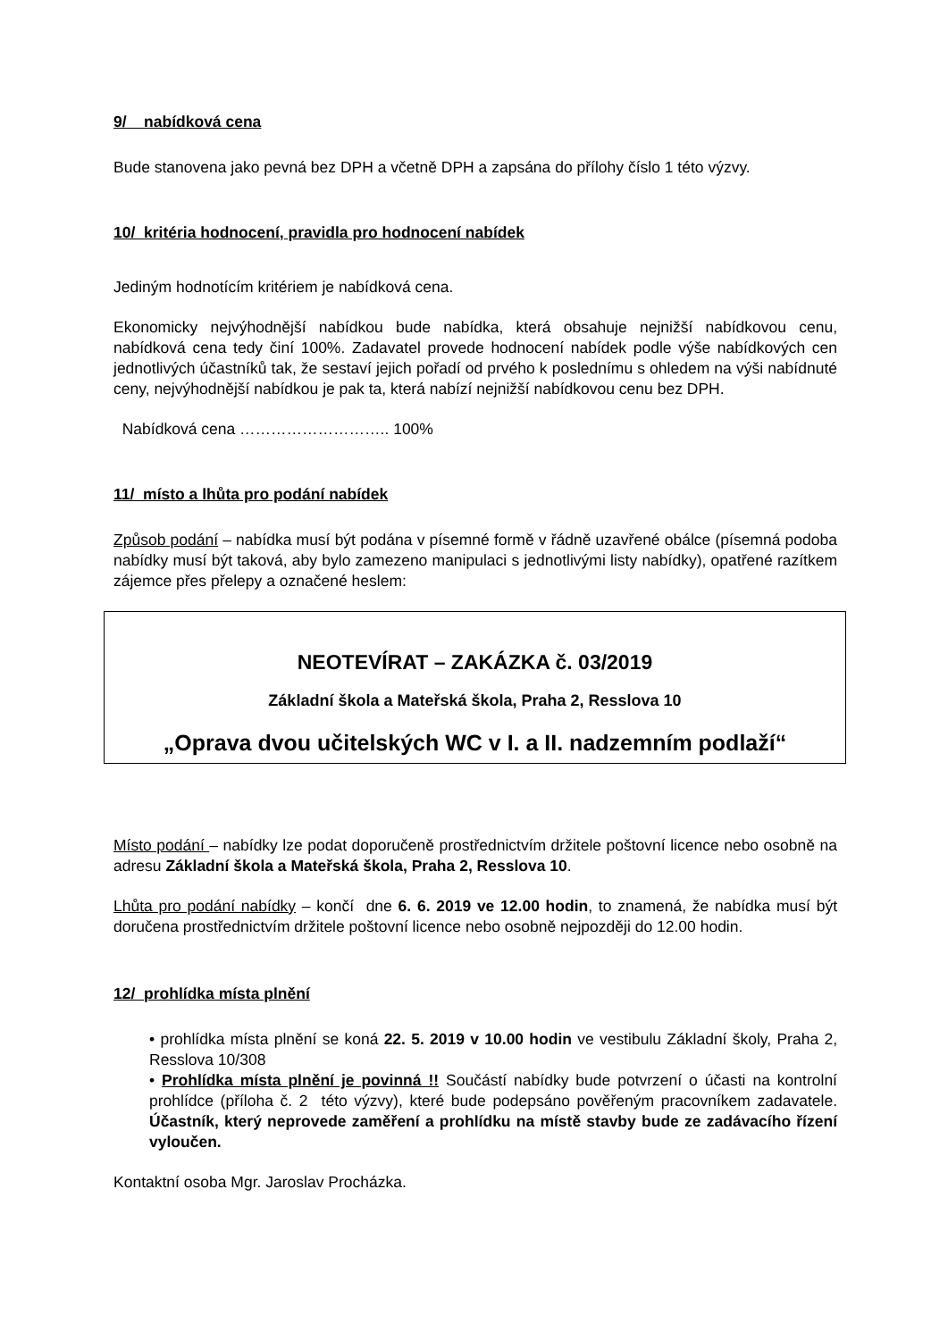9/ nabídková cena
Bude stanovena jako pevná bez DPH a včetně DPH a zapsána do přílohy číslo 1 této výzvy.
10/ kritéria hodnocení, pravidla pro hodnocení nabídek
Jediným hodnotícím kritériem je nabídková cena.
Ekonomicky nejvýhodnější nabídkou bude nabídka, která obsahuje nejnižší nabídkovou cenu, nabídková cena tedy činí 100%. Zadavatel provede hodnocení nabídek podle výše nabídkových cen jednotlivých účastníků tak, že sestaví jejich pořadí od prvého k poslednímu s ohledem na výši nabídnuté ceny, nejvýhodnější nabídkou je pak ta, která nabízí nejnižší nabídkovou cenu bez DPH.
Nabídková cena ……………………….. 100%
11/ místo a lhůta pro podání nabídek
Způsob podání – nabídka musí být podána v písemné formě v řádně uzavřené obálce (písemná podoba nabídky musí být taková, aby bylo zamezeno manipulaci s jednotlivými listy nabídky), opatřené razítkem zájemce přes přelepy a označené heslem:
NEOTEVÍRAT – ZAKÁZKA č. 03/2019
Základní škola a Mateřská škola, Praha 2, Resslova 10
„Oprava dvou učitelských WC v I. a II. nadzemním podlaží“
Místo podání – nabídky lze podat doporučeně prostřednictvím držitele poštovní licence nebo osobně na adresu Základní škola a Mateřská škola, Praha 2, Resslova 10.
Lhůta pro podání nabídky – končí dne 6. 6. 2019 ve 12.00 hodin, to znamená, že nabídka musí být doručena prostřednictvím držitele poštovní licence nebo osobně nejpozději do 12.00 hodin.
12/ prohlídka místa plnění
• prohlídka místa plnění se koná 22. 5. 2019 v 10.00 hodin ve vestibulu Základní školy, Praha 2, Resslova 10/308
• Prohlídka místa plnění je povinná !! Součástí nabídky bude potvrzení o účasti na kontrolní prohlídce (příloha č. 2 této výzvy), které bude podepsáno pověřeným pracovníkem zadavatele. Účastník, který neprovede zaměření a prohlídku na místě stavby bude ze zadávacího řízení vyloučen.
Kontaktní osoba Mgr. Jaroslav Procházka.